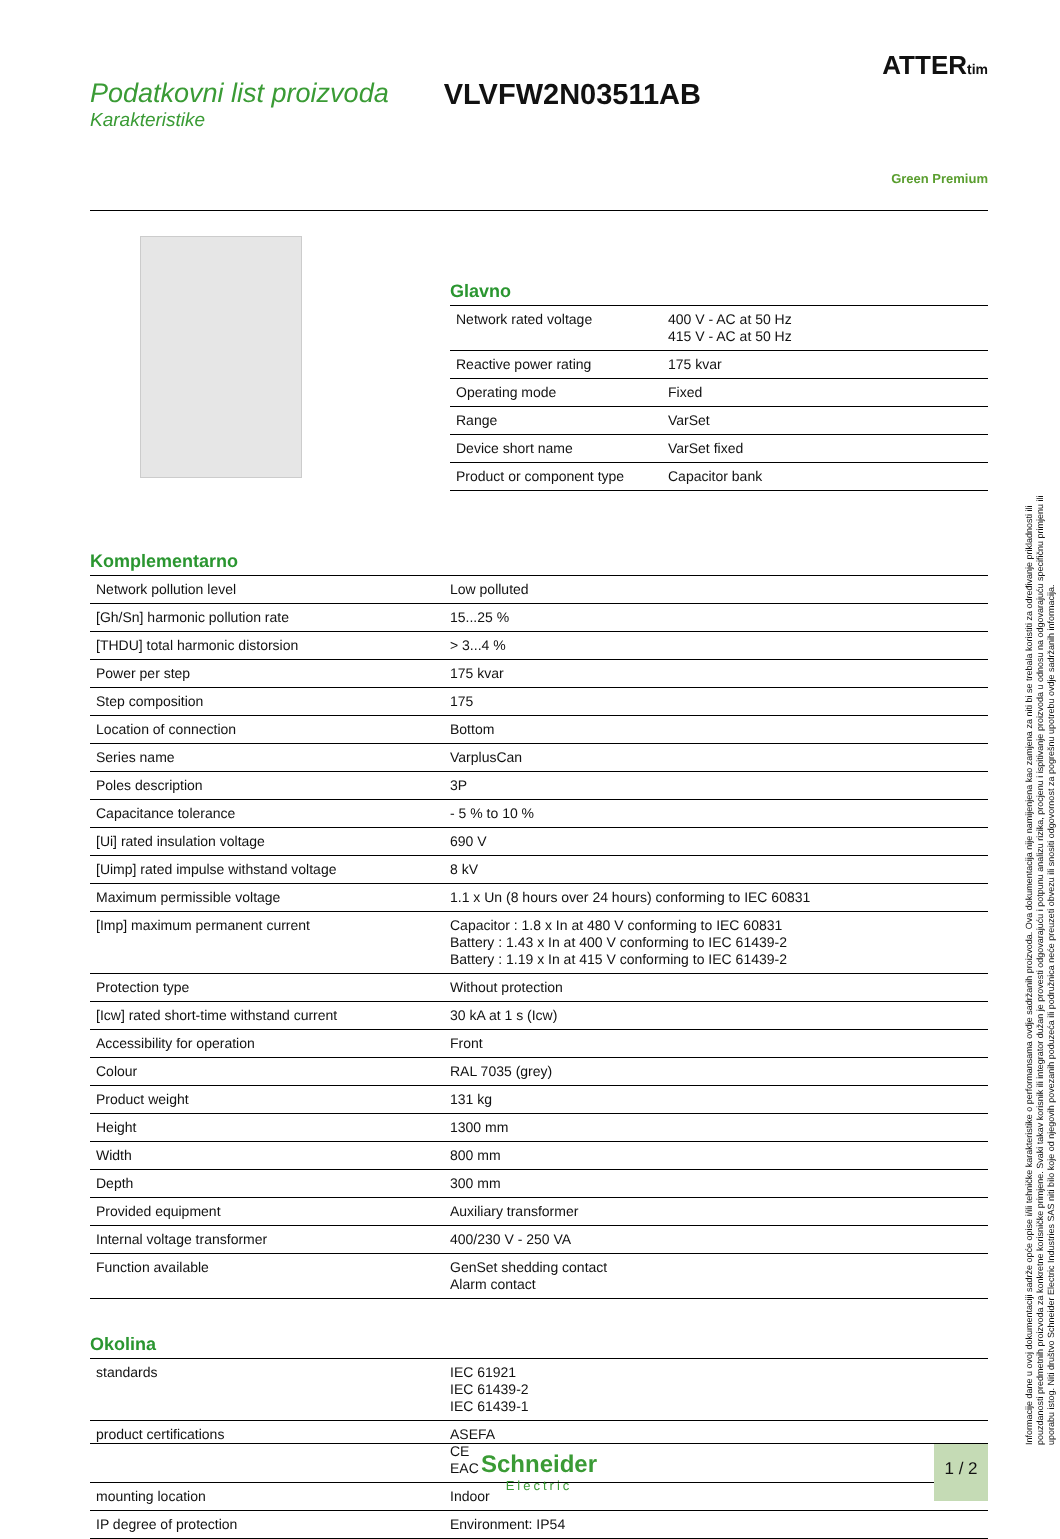Podatkovni list proizvoda
Karakteristike
VLVFW2N03511AB
ATTERtim
Green Premium
Glavno
| Network rated voltage | 400 V - AC at 50 Hz 415 V - AC at 50 Hz |
| Reactive power rating | 175 kvar |
| Operating mode | Fixed |
| Range | VarSet |
| Device short name | VarSet fixed |
| Product or component type | Capacitor bank |
Komplementarno
| Network pollution level | Low polluted |
| [Gh/Sn] harmonic pollution rate | 15...25 % |
| [THDU] total harmonic distorsion | > 3...4 % |
| Power per step | 175 kvar |
| Step composition | 175 |
| Location of connection | Bottom |
| Series name | VarplusCan |
| Poles description | 3P |
| Capacitance tolerance | - 5 % to 10 % |
| [Ui] rated insulation voltage | 690 V |
| [Uimp] rated impulse withstand voltage | 8 kV |
| Maximum permissible voltage | 1.1 x Un (8 hours over 24 hours) conforming to IEC 60831 |
| [Imp] maximum permanent current | Capacitor : 1.8 x In at 480 V conforming to IEC 60831 Battery : 1.43 x In at 400 V conforming to IEC 61439-2 Battery : 1.19 x In at 415 V conforming to IEC 61439-2 |
| Protection type | Without protection |
| [Icw] rated short-time withstand current | 30 kA at 1 s (Icw) |
| Accessibility for operation | Front |
| Colour | RAL 7035 (grey) |
| Product weight | 131 kg |
| Height | 1300 mm |
| Width | 800 mm |
| Depth | 300 mm |
| Provided equipment | Auxiliary transformer |
| Internal voltage transformer | 400/230 V - 250 VA |
| Function available | GenSet shedding contact Alarm contact |
Okolina
| standards | IEC 61921 IEC 61439-2 IEC 61439-1 |
| product certifications | ASEFA CE EAC |
| mounting location | Indoor |
| IP degree of protection | Environment: IP54 |
Informacije dane u ovoj dokumentaciji sadrže opće opise i/ili tehničke karakteristike o performansama ovdje sadržanih proizvoda. Ova dokumentacija nije namijenjena kao zamjena za niti bi se trebala koristiti za određivanje prikladnosti ili pouzdanosti predmetnih proizvoda za konkretne korisničke primjene. Svaki takav korisnik ili integrator dužan je provesti odgovarajuću i potpunu analizu rizika, procjenu i ispitivanje proizvoda u odnosu na odgovarajuću specifičnu primjenu ili uporabu istog. Niti društvo Schneider Electric Industries SAS niti bilo koje od njegovih povezanih poduzeća ili podružnica neće preuzeti obvezu ili snositi odgovornost za pogrešnu upotrebu ovdje sadržanih informacija.
Schneider
Electric
1 / 2